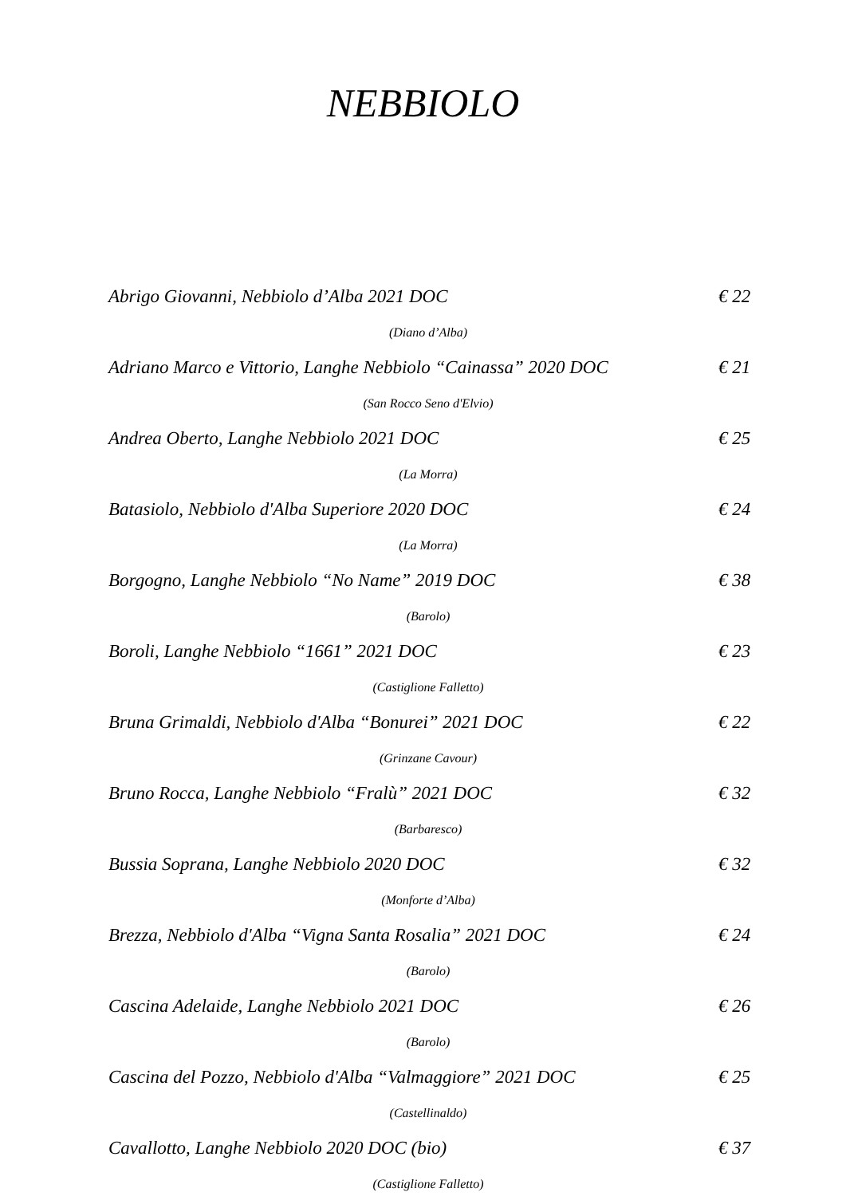NEBBIOLO
Abrigo Giovanni, Nebbiolo d’Alba 2021 DOC € 22
(Diano d’Alba)
Adriano Marco e Vittorio, Langhe Nebbiolo “Cainassa” 2020 DOC € 21
(San Rocco Seno d'Elvio)
Andrea Oberto, Langhe Nebbiolo 2021 DOC € 25
(La Morra)
Batasiolo, Nebbiolo d'Alba Superiore 2020 DOC € 24
(La Morra)
Borgogno, Langhe Nebbiolo “No Name” 2019 DOC € 38
(Barolo)
Boroli, Langhe Nebbiolo “1661” 2021 DOC € 23
(Castiglione Falletto)
Bruna Grimaldi, Nebbiolo d'Alba “Bonurei” 2021 DOC € 22
(Grinzane Cavour)
Bruno Rocca, Langhe Nebbiolo “Fralù” 2021 DOC € 32
(Barbaresco)
Bussia Soprana, Langhe Nebbiolo 2020 DOC € 32
(Monforte d’Alba)
Brezza, Nebbiolo d'Alba “Vigna Santa Rosalia” 2021 DOC € 24
(Barolo)
Cascina Adelaide, Langhe Nebbiolo 2021 DOC € 26
(Barolo)
Cascina del Pozzo, Nebbiolo d'Alba “Valmaggiore” 2021 DOC € 25
(Castellinaldo)
Cavallotto, Langhe Nebbiolo 2020 DOC (bio) € 37
(Castiglione Falletto)